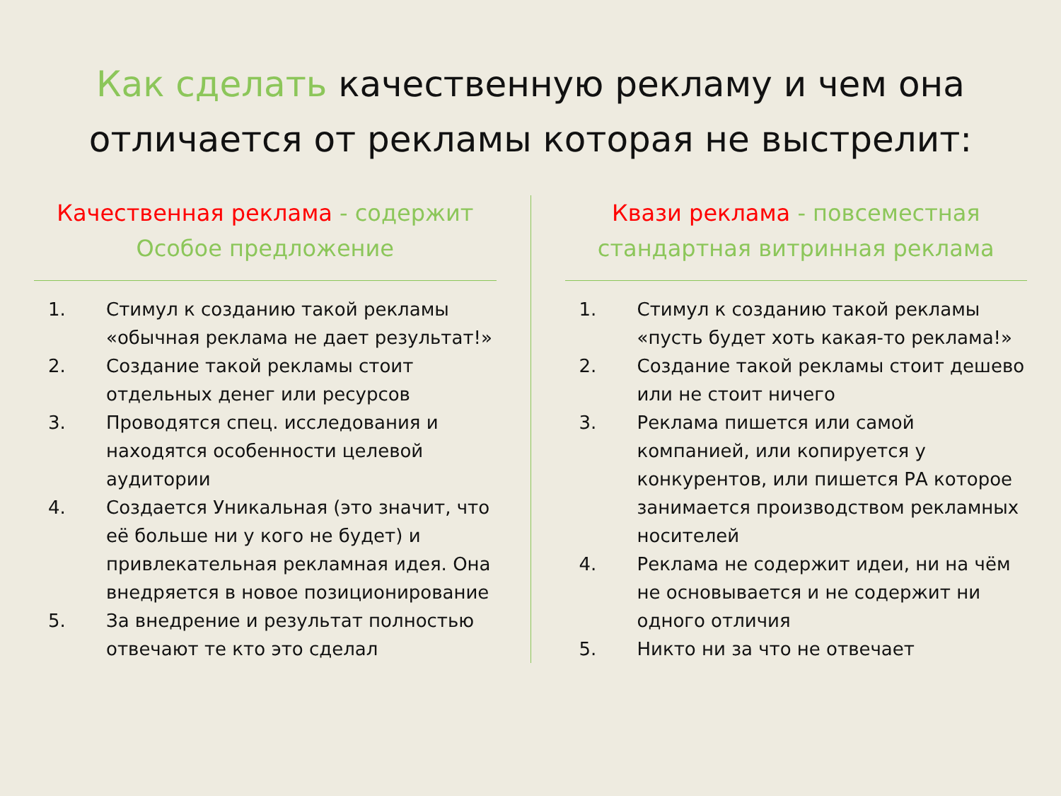Как сделать качественную рекламу и чем она отличается от рекламы которая не выстрелит:
Качественная реклама - содержит Особое предложение
1. Стимул к созданию такой рекламы «обычная реклама не дает результат!»
2. Создание такой рекламы стоит отдельных денег или ресурсов
3. Проводятся спец. исследования и находятся особенности целевой аудитории
4. Создается Уникальная (это значит, что её больше ни у кого не будет) и привлекательная рекламная идея. Она внедряется в новое позиционирование
5. За внедрение и результат полностью отвечают те кто это сделал
Квази реклама - повсеместная стандартная витринная реклама
1. Стимул к созданию такой рекламы «пусть будет хоть какая-то реклама!»
2. Создание такой рекламы стоит дешево или не стоит ничего
3. Реклама пишется или самой компанией, или копируется у конкурентов, или пишется РА которое занимается производством рекламных носителей
4. Реклама не содержит идеи, ни на чём не основывается и не содержит ни одного отличия
5. Никто ни за что не отвечает